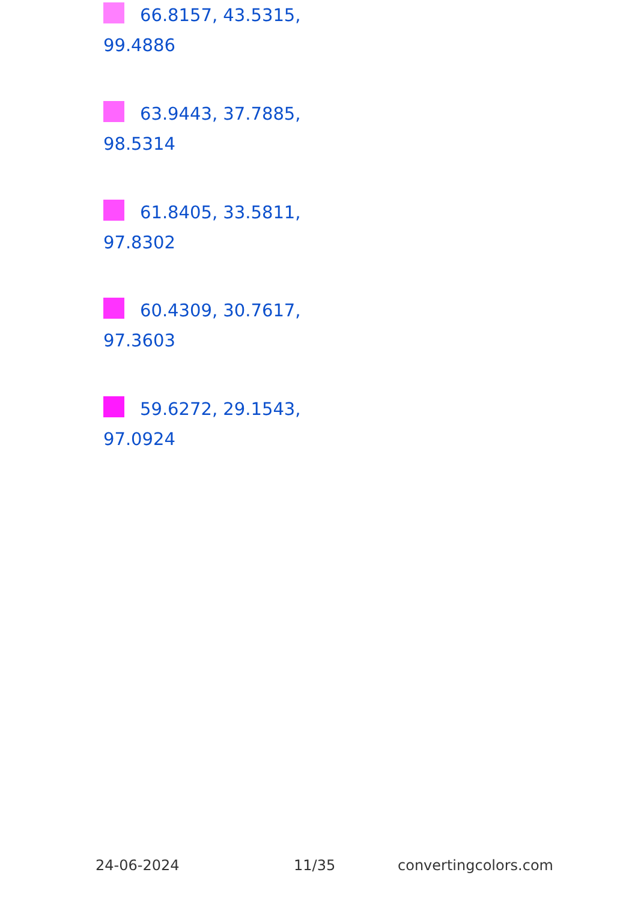66.8157, 43.5315, 99.4886
63.9443, 37.7885, 98.5314
61.8405, 33.5811, 97.8302
60.4309, 30.7617, 97.3603
59.6272, 29.1543, 97.0924
24-06-2024 11/35 convertingcolors.com